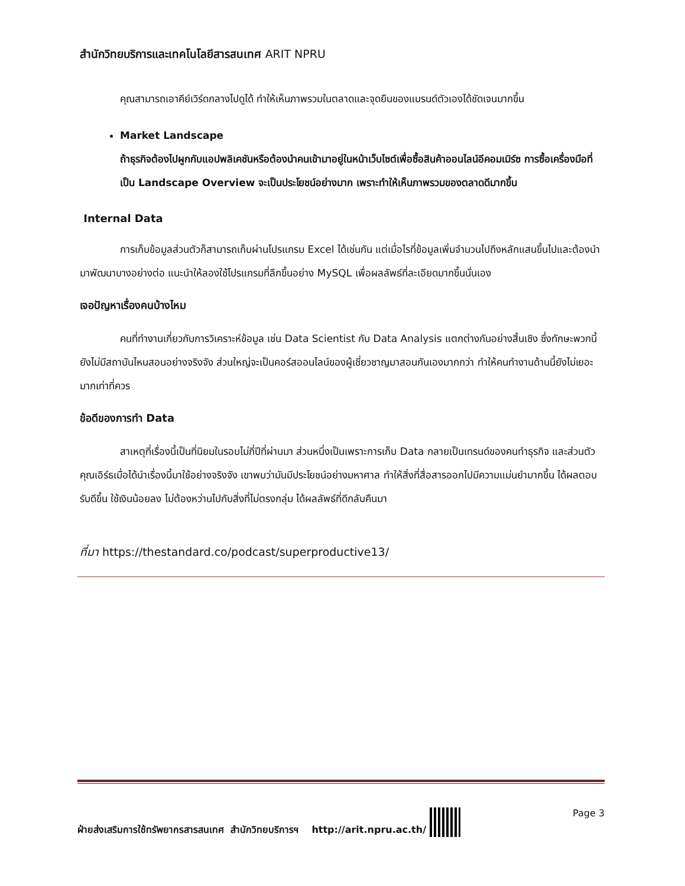สำนักวิทยบริการและเทคโนโลยีสารสนเทศ ARIT NPRU
คุณสามารถเอาคีย์เวิร์ดกลางไปดูได้ ทำให้เห็นภาพรวมในตลาดและจุดยืนของแบรนด์ตัวเองได้ชัดเจนมากขึ้น
Market Landscape
ถ้าธุรกิจต้องไปผูกกับแอปพลิเคชันหรือต้องนำคนเข้ามาอยู่ในหน้าเว็บไซต์เพื่อซื้อสินค้าออนไลน์อีคอมเมิร์ซ การซื้อเครื่องมือที่เป็น Landscape Overview จะเป็นประโยชน์อย่างมาก เพราะทำให้เห็นภาพรวมของตลาดดีมากขึ้น
Internal Data
การเก็บข้อมูลส่วนตัวก็สามารถเก็บผ่านโปรแกรม Excel ได้เช่นกัน แต่เมื่อไรที่ข้อมูลเพิ่มจำนวนไปถึงหลักแสนขึ้นไปและต้องนำมาพัฒนาบางอย่างต่อ แนะนำให้ลองใช้โปรแกรมที่ลึกขึ้นอย่าง MySQL เพื่อผลลัพธ์ที่ละเอียดมากขึ้นนั่นเอง
เจอปัญหาเรื่องคนบ้างไหม
คนที่ทำงานเกี่ยวกับการวิเคราะห์ข้อมูล เช่น Data Scientist กับ Data Analysis แตกต่างกันอย่างสิ้นเชิง ซึ่งทักษะพวกนี้ยังไม่มีสถาบันไหนสอนอย่างจริงจัง ส่วนใหญ่จะเป็นคอร์สออนไลน์ของผู้เชี่ยวชาญมาสอนกันเองมากกว่า ทำให้คนทำงานด้านนี้ยังไม่เยอะมากเท่าที่ควร
ข้อดีของการทำ Data
สาเหตุที่เรื่องนี้เป็นที่นิยมในรอบไม่กี่ปีที่ผ่านมา ส่วนหนึ่งเป็นเพราะการเก็บ Data กลายเป็นเทรนด์ของคนทำธุรกิจ และส่วนตัวคุณเอิร์ธเมื่อได้นำเรื่องนี้มาใช้อย่างจริงจัง เขาพบว่ามันมีประโยชน์อย่างมหาศาล ทำให้สิ่งที่สื่อสารออกไปมีความแม่นยำมากขึ้น ได้ผลตอบรับดีขึ้น ใช้เงินน้อยลง ไม่ต้องหว่านไปกับสิ่งที่ไม่ตรงกลุ่ม ได้ผลลัพธ์ที่ดีกลับคืนมา
ที่มา https://thestandard.co/podcast/superproductive13/
ฝ่ายส่งเสริมการใช้ทรัพยากรสารสนเทศ สำนักวิทยบริการฯ http://arit.npru.ac.th/ Page 3